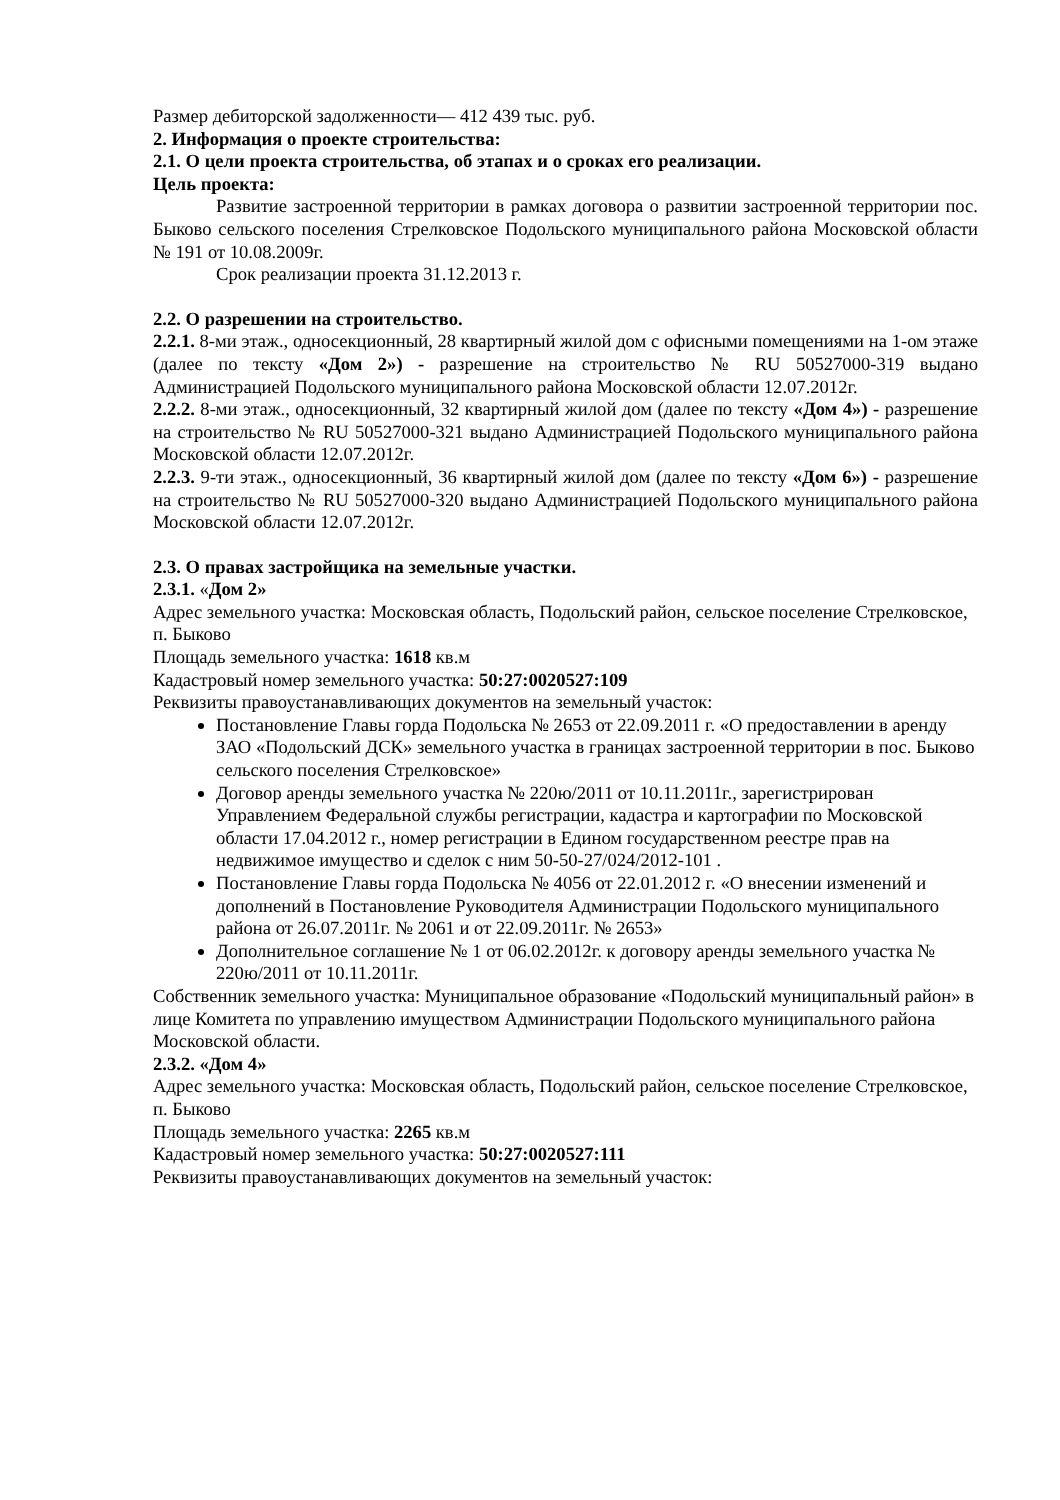Размер дебиторской задолженности— 412 439 тыс. руб.
2. Информация о проекте строительства:
2.1. О цели проекта строительства, об этапах и о сроках его реализации.
Цель проекта:
Развитие застроенной территории в рамках договора о развитии застроенной территории пос. Быково сельского поселения Стрелковское Подольского муниципального района Московской области № 191 от 10.08.2009г.
Срок реализации проекта 31.12.2013 г.
2.2. О разрешении на строительство.
2.2.1. 8-ми этаж., односекционный, 28 квартирный жилой дом с офисными помещениями на 1-ом этаже (далее по тексту «Дом 2») - разрешение на строительство № RU 50527000-319 выдано Администрацией Подольского муниципального района Московской области 12.07.2012г.
2.2.2. 8-ми этаж., односекционный, 32 квартирный жилой дом (далее по тексту «Дом 4») - разрешение на строительство № RU 50527000-321 выдано Администрацией Подольского муниципального района Московской области 12.07.2012г.
2.2.3. 9-ти этаж., односекционный, 36 квартирный жилой дом (далее по тексту «Дом 6») - разрешение на строительство № RU 50527000-320 выдано Администрацией Подольского муниципального района Московской области 12.07.2012г.
2.3. О правах застройщика на земельные участки.
2.3.1. «Дом 2»
Адрес земельного участка: Московская область, Подольский район, сельское поселение Стрелковское, п. Быково
Площадь земельного участка: 1618 кв.м
Кадастровый номер земельного участка: 50:27:0020527:109
Реквизиты правоустанавливающих документов на земельный участок:
Постановление Главы горда Подольска № 2653 от 22.09.2011 г. «О предоставлении в аренду ЗАО «Подольский ДСК» земельного участка в границах застроенной территории в пос. Быково сельского поселения Стрелковское»
Договор аренды земельного участка № 220ю/2011 от 10.11.2011г., зарегистрирован Управлением Федеральной службы регистрации, кадастра и картографии по Московской области 17.04.2012 г., номер регистрации в Едином государственном реестре прав на недвижимое имущество и сделок с ним 50-50-27/024/2012-101 .
Постановление Главы горда Подольска № 4056 от 22.01.2012 г. «О внесении изменений и дополнений в Постановление Руководителя Администрации Подольского муниципального района от 26.07.2011г. № 2061 и от 22.09.2011г. № 2653»
Дополнительное соглашение № 1 от 06.02.2012г. к договору аренды земельного участка № 220ю/2011 от 10.11.2011г.
Собственник земельного участка: Муниципальное образование «Подольский муниципальный район» в лице Комитета по управлению имуществом Администрации Подольского муниципального района Московской области.
2.3.2. «Дом 4»
Адрес земельного участка: Московская область, Подольский район, сельское поселение Стрелковское, п. Быково
Площадь земельного участка: 2265 кв.м
Кадастровый номер земельного участка: 50:27:0020527:111
Реквизиты правоустанавливающих документов на земельный участок: